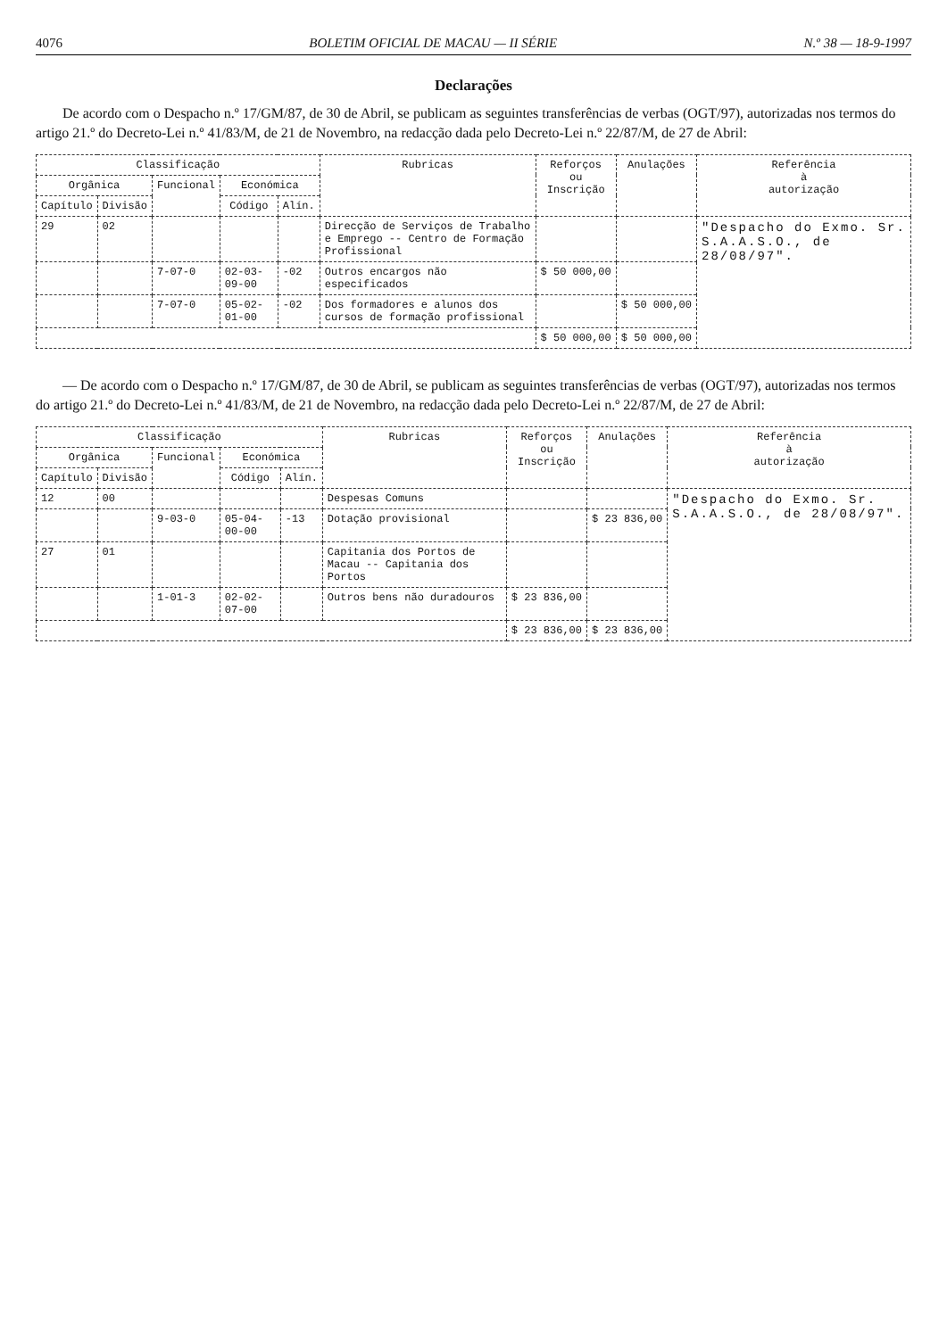4076 BOLETIM OFICIAL DE MACAU — II SÉRIE N.º 38 — 18-9-1997
Declarações
De acordo com o Despacho n.º 17/GM/87, de 30 de Abril, se publicam as seguintes transferências de verbas (OGT/97), autorizadas nos termos do artigo 21.º do Decreto-Lei n.º 41/83/M, de 21 de Novembro, na redacção dada pelo Decreto-Lei n.º 22/87/M, de 27 de Abril:
| Classificação | | | | | Rubricas | Reforços ou Inscrição | Anulações | Referência à autorização |
| --- | --- | --- | --- | --- | --- | --- | --- | --- |
| Orgânica | | Funcional | Económica | | | | | |
| Capítulo | Divisão | | Código | Alín. | | | | |
| 29 | 02 | | | | Direcção de Serviços de Trabalho e Emprego -- Centro de Formação Profissional | | | "Despacho do Exmo. Sr. S.A.A.S.O., de 28/08/97". |
| | | 7-07-0 | 02-03-09-00 | -02 | Outros encargos não especificados | $ 50 000,00 | | |
| | | 7-07-0 | 05-02-01-00 | -02 | Dos formadores e alunos dos cursos de formação profissional | | $ 50 000,00 | |
| | | | | | | $ 50 000,00 | $ 50 000,00 | |
— De acordo com o Despacho n.º 17/GM/87, de 30 de Abril, se publicam as seguintes transferências de verbas (OGT/97), autorizadas nos termos do artigo 21.º do Decreto-Lei n.º 41/83/M, de 21 de Novembro, na redacção dada pelo Decreto-Lei n.º 22/87/M, de 27 de Abril:
| Classificação | | | | | Rubricas | Reforços ou Inscrição | Anulações | Referência à autorização |
| --- | --- | --- | --- | --- | --- | --- | --- | --- |
| Orgânica | | Funcional | Económica | | | | | |
| Capítulo | Divisão | | Código | Alín. | | | | |
| 12 | 00 | | | | Despesas Comuns | | | "Despacho do Exmo. Sr. S.A.A.S.O., de 28/08/97". |
| | | 9-03-0 | 05-04-00-00 | -13 | Dotação provisional | | $ 23 836,00 | |
| 27 | 01 | | | | Capitania dos Portos de Macau -- Capitania dos Portos | | | |
| | | 1-01-3 | 02-02-07-00 | | Outros bens não duradouros | $ 23 836,00 | | |
| | | | | | | $ 23 836,00 | $ 23 836,00 | |